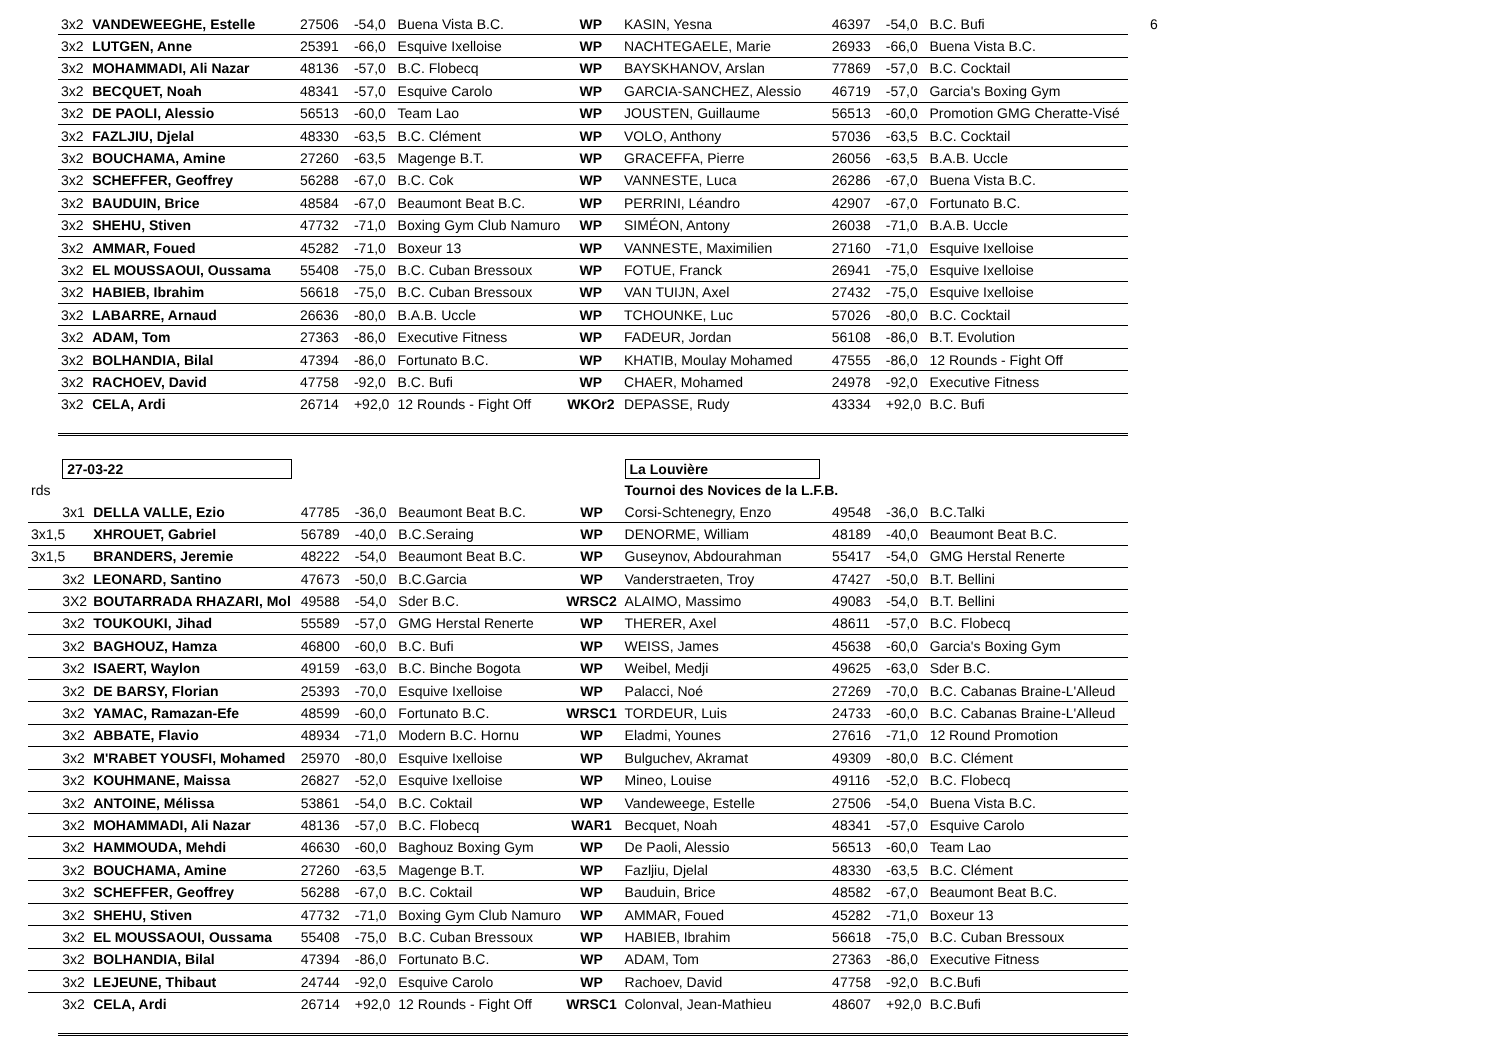6
| 3x2 | VANDEWEEGHE, Estelle | 27506 | -54,0 | Buena Vista B.C. | WP | KASIN, Yesna | 46397 | -54,0 | B.C. Bufi |
| 3x2 | LUTGEN, Anne | 25391 | -66,0 | Esquive Ixelloise | WP | NACHTEGAELE, Marie | 26933 | -66,0 | Buena Vista B.C. |
| 3x2 | MOHAMMADI, Ali Nazar | 48136 | -57,0 | B.C. Flobecq | WP | BAYSKHANOV, Arslan | 77869 | -57,0 | B.C. Cocktail |
| 3x2 | BECQUET, Noah | 48341 | -57,0 | Esquive Carolo | WP | GARCIA-SANCHEZ, Alessio | 46719 | -57,0 | Garcia's Boxing Gym |
| 3x2 | DE PAOLI, Alessio | 56513 | -60,0 | Team Lao | WP | JOUSTEN, Guillaume | 56513 | -60,0 | Promotion GMG Cheratte-Visé |
| 3x2 | FAZLJIU, Djelal | 48330 | -63,5 | B.C. Clément | WP | VOLO, Anthony | 57036 | -63,5 | B.C. Cocktail |
| 3x2 | BOUCHAMA, Amine | 27260 | -63,5 | Magenge B.T. | WP | GRACEFFA, Pierre | 26056 | -63,5 | B.A.B. Uccle |
| 3x2 | SCHEFFER, Geoffrey | 56288 | -67,0 | B.C. Cok | WP | VANNESTE, Luca | 26286 | -67,0 | Buena Vista B.C. |
| 3x2 | BAUDUIN, Brice | 48584 | -67,0 | Beaumont Beat B.C. | WP | PERRINI, Léandro | 42907 | -67,0 | Fortunato B.C. |
| 3x2 | SHEHU, Stiven | 47732 | -71,0 | Boxing Gym Club Namuroi | WP | SIMÉON, Antony | 26038 | -71,0 | B.A.B. Uccle |
| 3x2 | AMMAR, Foued | 45282 | -71,0 | Boxeur 13 | WP | VANNESTE, Maximilien | 27160 | -71,0 | Esquive Ixelloise |
| 3x2 | EL MOUSSAOUI, Oussama | 55408 | -75,0 | B.C. Cuban Bressoux | WP | FOTUE, Franck | 26941 | -75,0 | Esquive Ixelloise |
| 3x2 | HABIEB, Ibrahim | 56618 | -75,0 | B.C. Cuban Bressoux | WP | VAN TUIJN, Axel | 27432 | -75,0 | Esquive Ixelloise |
| 3x2 | LABARRE, Arnaud | 26636 | -80,0 | B.A.B. Uccle | WP | TCHOUNKE, Luc | 57026 | -80,0 | B.C. Cocktail |
| 3x2 | ADAM, Tom | 27363 | -86,0 | Executive Fitness | WP | FADEUR, Jordan | 56108 | -86,0 | B.T. Evolution |
| 3x2 | BOLHANDIA, Bilal | 47394 | -86,0 | Fortunato B.C. | WP | KHATIB, Moulay Mohamed | 47555 | -86,0 | 12 Rounds - Fight Off |
| 3x2 | RACHOEV, David | 47758 | -92,0 | B.C. Bufi | WP | CHAER, Mohamed | 24978 | -92,0 | Executive Fitness |
| 3x2 | CELA, Ardi | 26714 | +92,0 | 12 Rounds - Fight Off | WKOr2 | DEPASSE, Rudy | 43334 | +92,0 | B.C. Bufi |
| | 27-03-22 | | | | | | La Louvière | | | |
| rds | | | | | | | Tournoi des Novices de la L.F.B. | | | |
| | 3x1 | DELLA VALLE, Ezio | 47785 | -36,0 | Beaumont Beat B.C. | WP | Corsi-Schtenegry, Enzo | 49548 | -36,0 | B.C.Talki |
| 3x1,5 | | XHROUET, Gabriel | 56789 | -40,0 | B.C.Seraing | WP | DENORME, William | 48189 | -40,0 | Beaumont Beat B.C. |
| 3x1,5 | | BRANDERS, Jeremie | 48222 | -54,0 | Beaumont Beat B.C. | WP | Guseynov, Abdourahman | 55417 | -54,0 | GMG Herstal Renerte |
| | 3x2 | LEONARD, Santino | 47673 | -50,0 | B.C.Garcia | WP | Vanderstraeten, Troy | 47427 | -50,0 | B.T. Bellini |
| | 3X2 | BOUTARRADA RHAZARI, Mol | 49588 | -54,0 | Sder B.C. | WRSC2 | ALAIMO, Massimo | 49083 | -54,0 | B.T. Bellini |
| | 3x2 | TOUKOUKI, Jihad | 55589 | -57,0 | GMG Herstal Renerte | WP | THERER, Axel | 48611 | -57,0 | B.C. Flobecq |
| | 3x2 | BAGHOUZ, Hamza | 46800 | -60,0 | B.C. Bufi | WP | WEISS, James | 45638 | -60,0 | Garcia's Boxing Gym |
| | 3x2 | ISAERT, Waylon | 49159 | -63,0 | B.C. Binche Bogota | WP | Weibel, Medji | 49625 | -63,0 | Sder B.C. |
| | 3x2 | DE BARSY, Florian | 25393 | -70,0 | Esquive Ixelloise | WP | Palacci, Noé | 27269 | -70,0 | B.C. Cabanas Braine-L'Alleud |
| | 3x2 | YAMAC, Ramazan-Efe | 48599 | -60,0 | Fortunato B.C. | WRSC1 | TORDEUR, Luis | 24733 | -60,0 | B.C. Cabanas Braine-L'Alleud |
| | 3x2 | ABBATE, Flavio | 48934 | -71,0 | Modern B.C. Hornu | WP | Eladmi, Younes | 27616 | -71,0 | 12 Round Promotion |
| | 3x2 | M'RABET YOUSFI, Mohamed | 25970 | -80,0 | Esquive Ixelloise | WP | Bulguchev, Akramat | 49309 | -80,0 | B.C. Clément |
| | 3x2 | KOUHMANE, Maissa | 26827 | -52,0 | Esquive Ixelloise | WP | Mineo, Louise | 49116 | -52,0 | B.C. Flobecq |
| | 3x2 | ANTOINE, Mélissa | 53861 | -54,0 | B.C. Coktail | WP | Vandeweege, Estelle | 27506 | -54,0 | Buena Vista B.C. |
| | 3x2 | MOHAMMADI, Ali Nazar | 48136 | -57,0 | B.C. Flobecq | WAR1 | Becquet, Noah | 48341 | -57,0 | Esquive Carolo |
| | 3x2 | HAMMOUDA, Mehdi | 46630 | -60,0 | Baghouz Boxing Gym | WP | De Paoli, Alessio | 56513 | -60,0 | Team Lao |
| | 3x2 | BOUCHAMA, Amine | 27260 | -63,5 | Magenge B.T. | WP | Fazljiu, Djelal | 48330 | -63,5 | B.C. Clément |
| | 3x2 | SCHEFFER, Geoffrey | 56288 | -67,0 | B.C. Coktail | WP | Bauduin, Brice | 48582 | -67,0 | Beaumont Beat B.C. |
| | 3x2 | SHEHU, Stiven | 47732 | -71,0 | Boxing Gym Club Namuroi | WP | AMMAR, Foued | 45282 | -71,0 | Boxeur 13 |
| | 3x2 | EL MOUSSAOUI, Oussama | 55408 | -75,0 | B.C. Cuban Bressoux | WP | HABIEB, Ibrahim | 56618 | -75,0 | B.C. Cuban Bressoux |
| | 3x2 | BOLHANDIA, Bilal | 47394 | -86,0 | Fortunato B.C. | WP | ADAM, Tom | 27363 | -86,0 | Executive Fitness |
| | 3x2 | LEJEUNE, Thibaut | 24744 | -92,0 | Esquive Carolo | WP | Rachoev, David | 47758 | -92,0 | B.C.Bufi |
| | 3x2 | CELA, Ardi | 26714 | +92,0 | 12 Rounds - Fight Off | WRSC1 | Colonval, Jean-Mathieu | 48607 | +92,0 | B.C.Bufi |